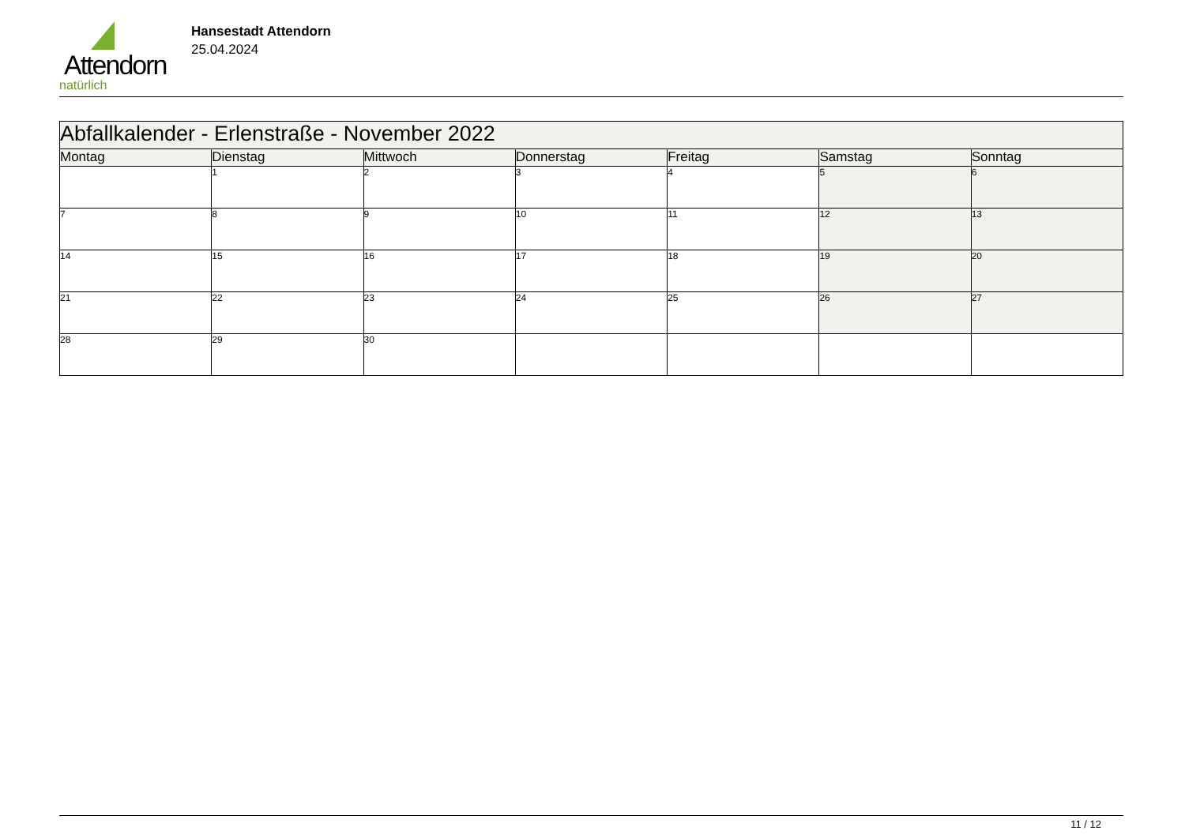Attendorn
natürlich
Hansestadt Attendorn
25.04.2024
| Abfallkalender - Erlenstraße - November 2022 | | | | | | |
| Montag | Dienstag | Mittwoch | Donnerstag | Freitag | Samstag | Sonntag |
| | 1 | 2 | 3 | 4 | 5 | 6 |
| 7 | 8 | 9 | 10 | 11 | 12 | 13 |
| 14 | 15 | 16 | 17 | 18 | 19 | 20 |
| 21 | 22 | 23 | 24 | 25 | 26 | 27 |
| 28 | 29 | 30 | | | | |
11 / 12